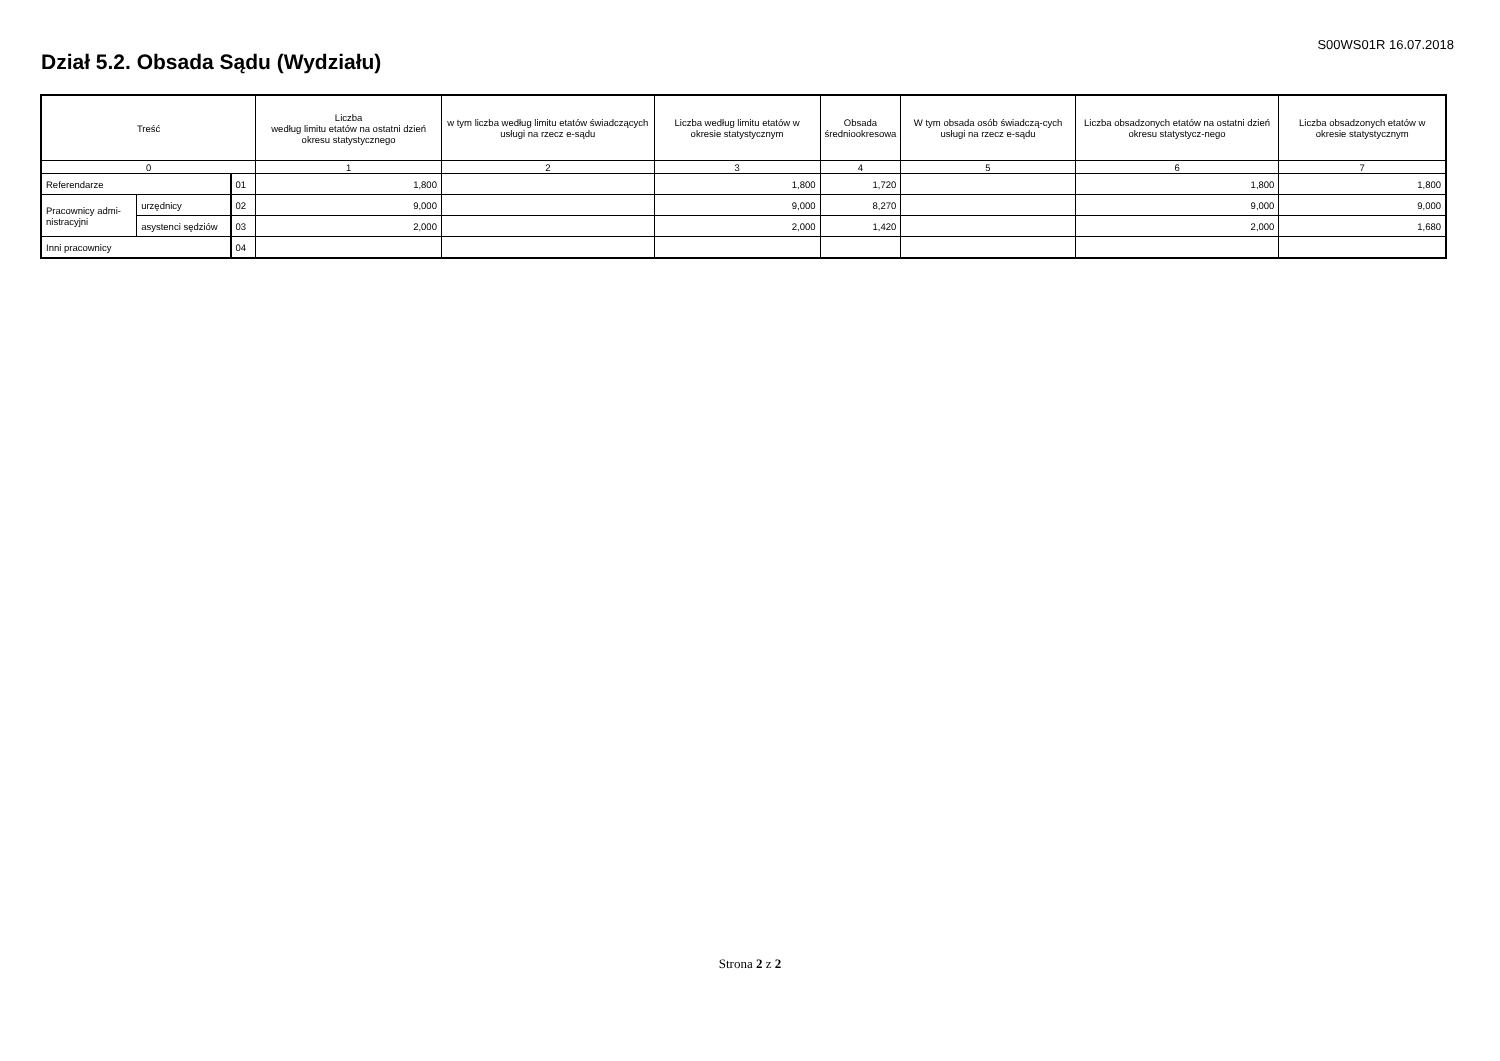S00WS01R 16.07.2018
Dział 5.2. Obsada Sądu (Wydziału)
| Treść | | | Liczba według limitu etatów na ostatni dzień okresu statystycznego | w tym liczba według limitu etatów świadczących usługi na rzecz e-sądu | Liczba według limitu etatów w okresie statystycznym | Obsada średniookresowa | W tym obsada osób świadczą-cych usługi na rzecz e-sądu | Liczba obsadzonych etatów na ostatni dzień okresu statystycz-nego | Liczba obsadzonych etatów w okresie statystycznym |
| --- | --- | --- | --- | --- | --- | --- | --- | --- | --- |
| 0 | | | 1 | 2 | 3 | 4 | 5 | 6 | 7 |
| Referendarze | | 01 | 1,800 | | 1,800 | 1,720 | | 1,800 | 1,800 |
| Pracownicy admi- nistracyjni | urzędnicy | 02 | 9,000 | | 9,000 | 8,270 | | 9,000 | 9,000 |
| | asystenci sędziów | 03 | 2,000 | | 2,000 | 1,420 | | 2,000 | 1,680 |
| Inni pracownicy | | 04 | | | | | | | |
Strona 2 z 2